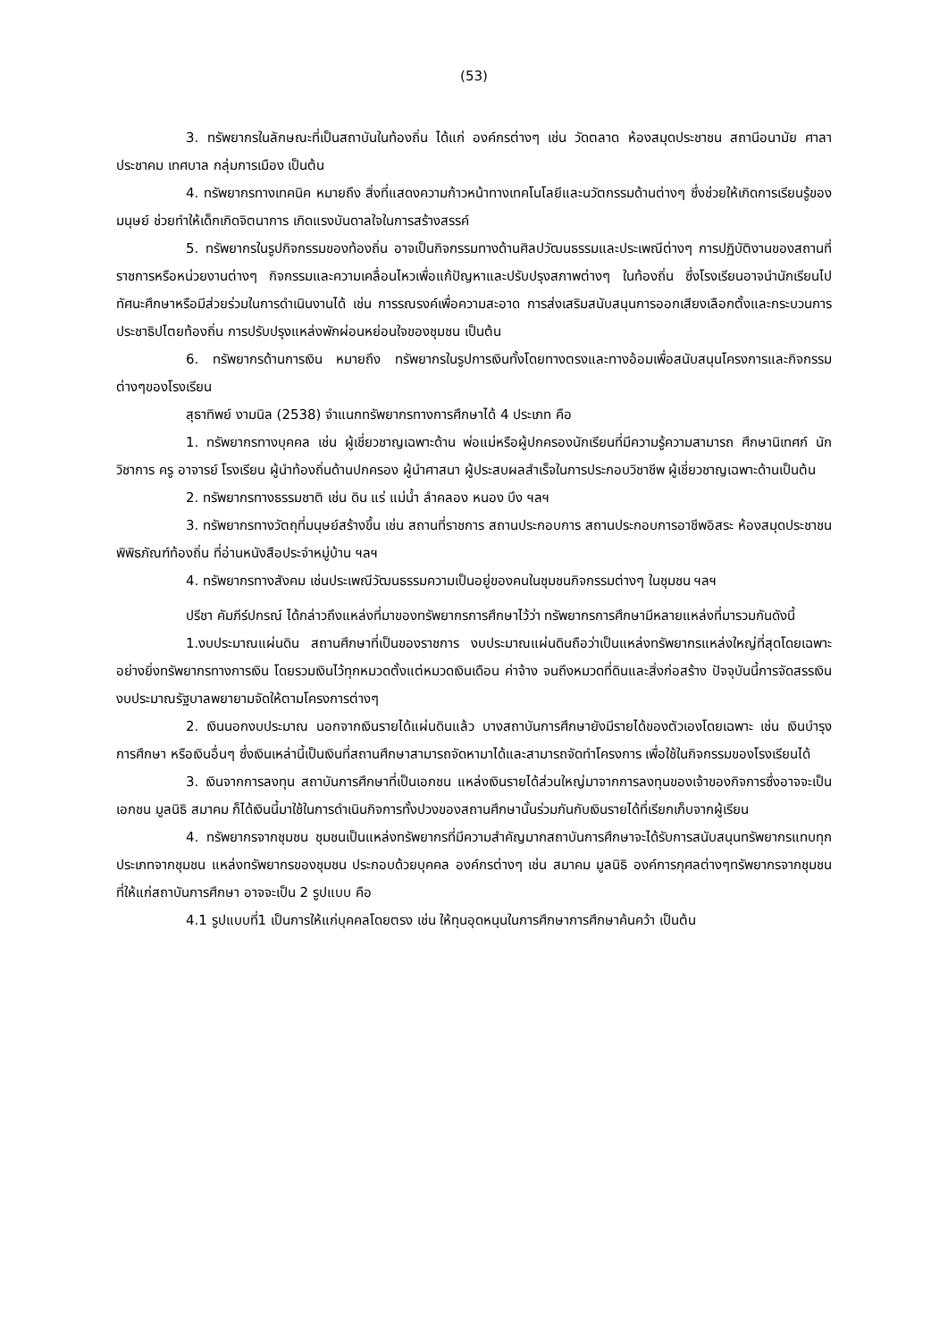(53)
3. ทรัพยากรในลักษณะที่เป็นสถาบันในท้องถิ่น ได้แก่ องค์กรต่างๆ เช่น วัดตลาด ห้องสมุดประชาชน สถานีอนามัย ศาลาประชาคม เทศบาล กลุ่มการเมือง เป็นต้น
4. ทรัพยากรทางเทคนิค หมายถึง สิ่งที่แสดงความก้าวหน้าทางเทคโนโลยีและนวัตกรรมด้านต่างๆ ซึ่งช่วยให้เกิดการเรียนรู้ของมนุษย์ ช่วยทำให้เด็กเกิดจิตนาการ เกิดแรงบันดาลใจในการสร้างสรรค์
5. ทรัพยากรในรูปกิจกรรมของท้องถิ่น อาจเป็นกิจกรรมทางด้านศิลปวัฒนธรรมและประเพณีต่างๆ การปฏิบัติงานของสถานที่ราชการหรือหน่วยงานต่างๆ กิจกรรมและความเคลื่อนไหวเพื่อแก้ปัญหาและปรับปรุงสภาพต่างๆ ในท้องถิ่น ซึ่งโรงเรียนอาจนำนักเรียนไปทัศนะศึกษาหรือมีส่วยร่วมในการดำเนินงานได้ เช่น การรณรงค์เพื่อความสะอาด การส่งเสริมสนับสนุนการออกเสียงเลือกตั้งและกระบวนการประชาธิปไตยท้องถิ่น การปรับปรุงแหล่งพักผ่อนหย่อนใจของชุมชน เป็นต้น
6. ทรัพยากรด้านการเงิน หมายถึง ทรัพยากรในรูปการเงินทั้งโดยทางตรงและทางอ้อมเพื่อสนับสนุนโครงการและกิจกรรมต่างๆของโรงเรียน
สุธาทิพย์ งามนิล (2538) จำแนกทรัพยากรทางการศึกษาได้ 4 ประเภท คือ
1. ทรัพยากรทางบุคคล เช่น ผู้เชี่ยวชาญเฉพาะด้าน พ่อแม่หรือผู้ปกครองนักเรียนที่มีความรู้ความสามารถ ศึกษานิเทศก์ นักวิชาการ ครู อาจารย์ โรงเรียน ผู้นำท้องถิ่นด้านปกครอง ผู้นำศาสนา ผู้ประสบผลสำเร็จในการประกอบวิชาชีพ ผู้เชี่ยวชาญเฉพาะด้านเป็นต้น
2. ทรัพยากรทางธรรมชาติ เช่น ดิน แร่ แม่น้ำ ลำคลอง หนอง บึง ฯลฯ
3. ทรัพยากรทางวัตถุที่มนุษย์สร้างขึ้น เช่น สถานที่ราชการ สถานประกอบการ สถานประกอบการอาชีพอิสระ ห้องสมุดประชาชน พิพิธภัณฑ์ท้องถิ่น ที่อ่านหนังสือประจำหมู่บ้าน ฯลฯ
4. ทรัพยากรทางสังคม เช่นประเพณีวัฒนธรรมความเป็นอยู่ของคนในชุมชนกิจกรรมต่างๆ ในชุมชน ฯลฯ
ปรีชา คัมภีร์ปกรณ์ ได้กล่าวถึงแหล่งที่มาของทรัพยากรการศึกษาไว้ว่า ทรัพยากรการศึกษามีหลายแหล่งที่มารวมกันดังนี้
1.งบประมาณแผ่นดิน สถานศึกษาที่เป็นของราชการ งบประมาณแผ่นดินถือว่าเป็นแหล่งทรัพยากรแหล่งใหญ่ที่สุดโดยเฉพาะอย่างยิ่งทรัพยากรทางการเงิน โดยรวมเงินไว้ทุกหมวดตั้งแต่หมวดเงินเดือน ค่าจ้าง จนถึงหมวดที่ดินและสิ่งก่อสร้าง ปัจจุบันนี้การจัดสรรเงินงบประมาณรัฐบาลพยายามจัดให้ตามโครงการต่างๆ
2. เงินนอกงบประมาณ นอกจากเงินรายได้แผ่นดินแล้ว บางสถาบันการศึกษายังมีรายได้ของตัวเองโดยเฉพาะ เช่น เงินบำรุงการศึกษา หรือเงินอื่นๆ ซึ่งเงินเหล่านี้เป็นเงินที่สถานศึกษาสามารถจัดหามาได้และสามารถจัดทำโครงการ เพื่อใช้ในกิจกรรมของโรงเรียนได้
3. เงินจากการลงทุน สถาบันการศึกษาที่เป็นเอกชน แหล่งเงินรายได้ส่วนใหญ่มาจากการลงทุนของเจ้าของกิจการซึ่งอาจจะเป็นเอกชน มูลนิธิ สมาคม ก็ได้เงินนี้มาใช้ในการดำเนินกิจการทั้งปวงของสถานศึกษานั้นร่วมกันกับเงินรายได้ที่เรียกเก็บจากผู้เรียน
4. ทรัพยากรจากชุมชน ชุมชนเป็นแหล่งทรัพยากรที่มีความสำคัญมากสถาบันการศึกษาจะได้รับการสนับสนุนทรัพยากรแทบทุกประเภทจากชุมชน แหล่งทรัพยากรของชุมชน ประกอบด้วยบุคคล องค์กรต่างๆ เช่น สมาคม มูลนิธิ องค์การกุศลต่างๆทรัพยากรจากชุมชน ที่ให้แก่สถาบันการศึกษา อาจจะเป็น 2 รูปแบบ คือ
4.1 รูปแบบที่1 เป็นการให้แก่บุคคลโดยตรง เช่น ให้ทุนอุดหนุนในการศึกษาการศึกษาค้นคว้า เป็นต้น